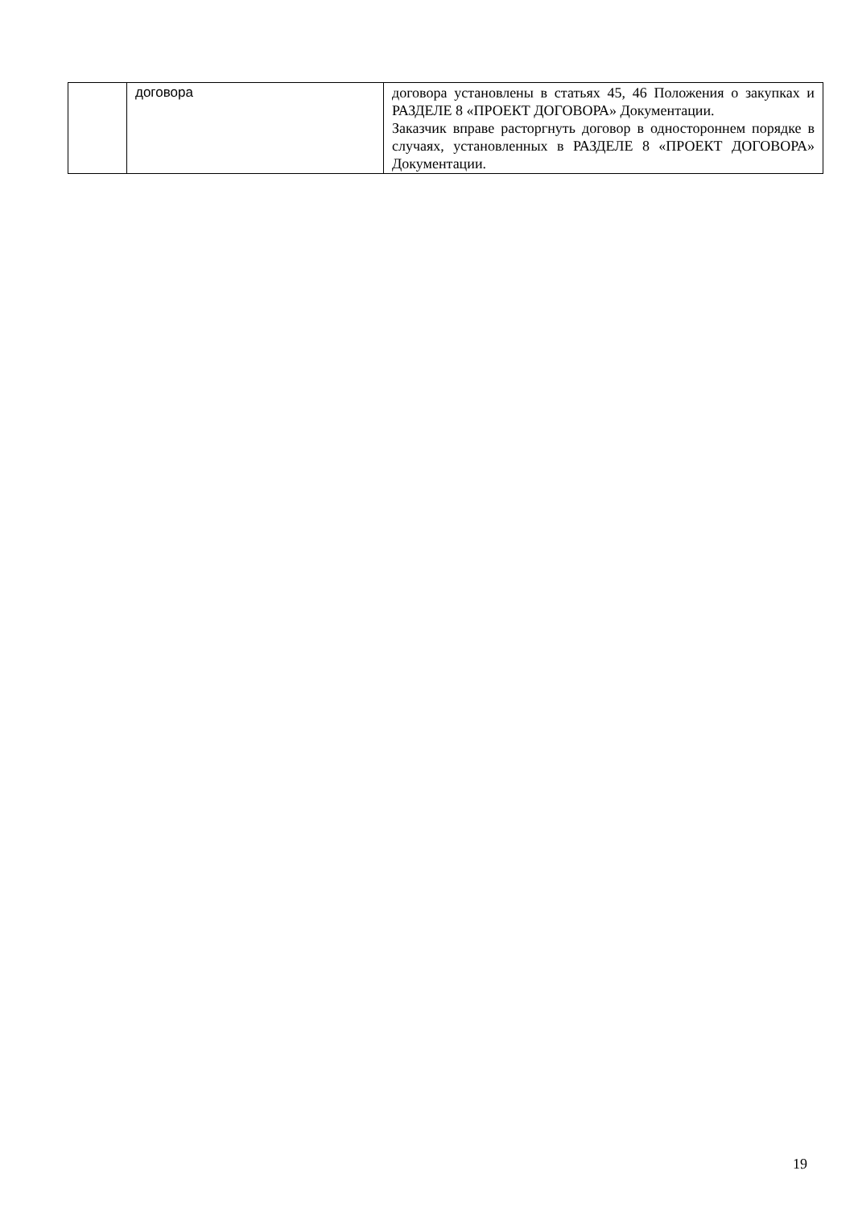| | договора | договора установлены в статьях 45, 46 Положения о закупках и РАЗДЕЛЕ 8 «ПРОЕКТ ДОГОВОРА» Документации. Заказчик вправе расторгнуть договор в одностороннем порядке в случаях, установленных в РАЗДЕЛЕ 8 «ПРОЕКТ ДОГОВОРА» Документации. |
19